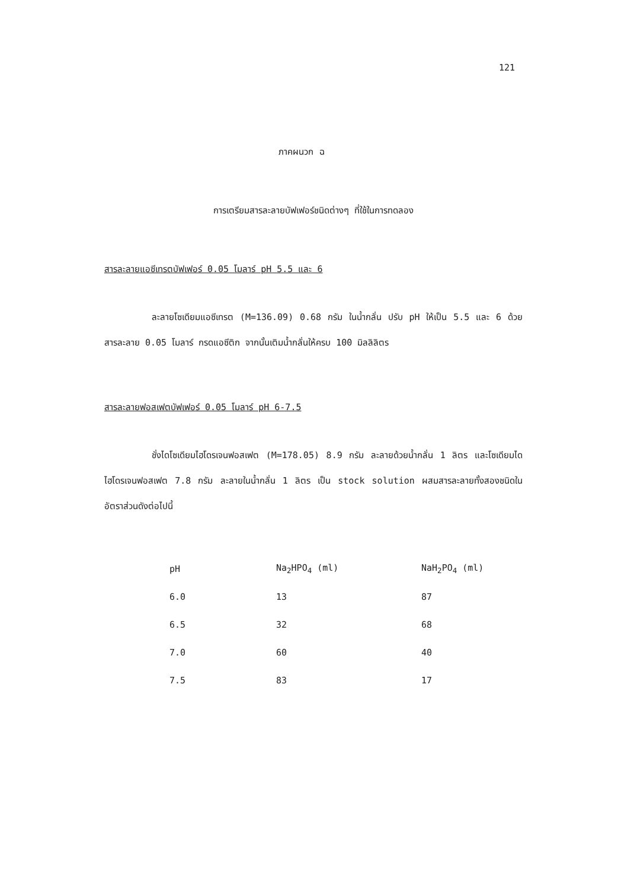121
ภาคผนวก ฉ
การเตรียมสารละลายบัฟเฟอร์ชนิดต่างๆ ที่ใช้ในการทดลอง
สารละลายแอซีเทรตบัฟเฟอร์ 0.05 โมลาร์ pH 5.5 และ 6
ละลายโซเดียมแอซีเทรต (M=136.09) 0.68 กรัม ในน้ำกลั่น ปรับ pH ให้เป็น 5.5 และ 6 ด้วยสารละลาย 0.05 โมลาร์ กรดแอซีติก จากนั้นเติมน้ำกลั่นให้ครบ 100 มิลลิลิตร
สารละลายฟอสเฟตบัฟเฟอร์ 0.05 โมลาร์ pH 6-7.5
ชั่งไดโซเดียมไฮโดรเจนฟอสเฟต (M=178.05) 8.9 กรัม ละลายด้วยน้ำกลั่น 1 ลิตร และโซเดียมไดไฮโดรเจนฟอสเฟต 7.8 กรัม ละลายในน้ำกลั่น 1 ลิตร เป็น stock solution ผสมสารละลายทั้งสองชนิดในอัตราส่วนดังต่อไปนี้
| pH | Na<sub>2</sub>HPO<sub>4</sub> (ml) | NaH<sub>2</sub>PO<sub>4</sub> (ml) |
| --- | --- | --- |
| 6.0 | 13 | 87 |
| 6.5 | 32 | 68 |
| 7.0 | 60 | 40 |
| 7.5 | 83 | 17 |